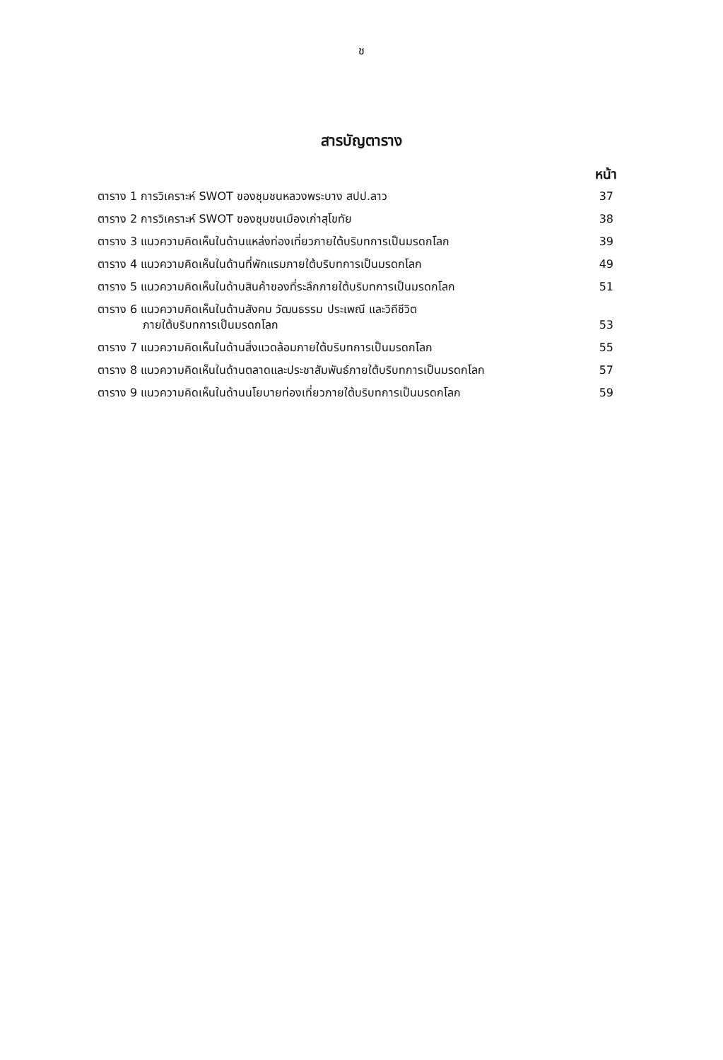ช
สารบัญตาราง
หน้า
| ตาราง 1 การวิเคราะห์ SWOT ของชุมชนหลวงพระบาง สปป.ลาว | 37 |
| ตาราง 2 การวิเคราะห์ SWOT ของชุมชนเมืองเก่าสุโขทัย | 38 |
| ตาราง 3 แนวความคิดเห็นในด้านแหล่งท่องเที่ยวภายใต้บริบทการเป็นมรดกโลก | 39 |
| ตาราง 4 แนวความคิดเห็นในด้านที่พักแรมภายใต้บริบทการเป็นมรดกโลก | 49 |
| ตาราง 5 แนวความคิดเห็นในด้านสินค้าของที่ระลึกภายใต้บริบทการเป็นมรดกโลก | 51 |
| ตาราง 6 แนวความคิดเห็นในด้านสังคม วัฒนธรรม ประเพณี และวิถีชีวิต ภายใต้บริบทการเป็นมรดกโลก | 53 |
| ตาราง 7 แนวความคิดเห็นในด้านสิ่งแวดล้อมภายใต้บริบทการเป็นมรดกโลก | 55 |
| ตาราง 8 แนวความคิดเห็นในด้านตลาดและประชาสัมพันธ์ภายใต้บริบทการเป็นมรดกโลก | 57 |
| ตาราง 9 แนวความคิดเห็นในด้านนโยบายท่องเที่ยวภายใต้บริบทการเป็นมรดกโลก | 59 |